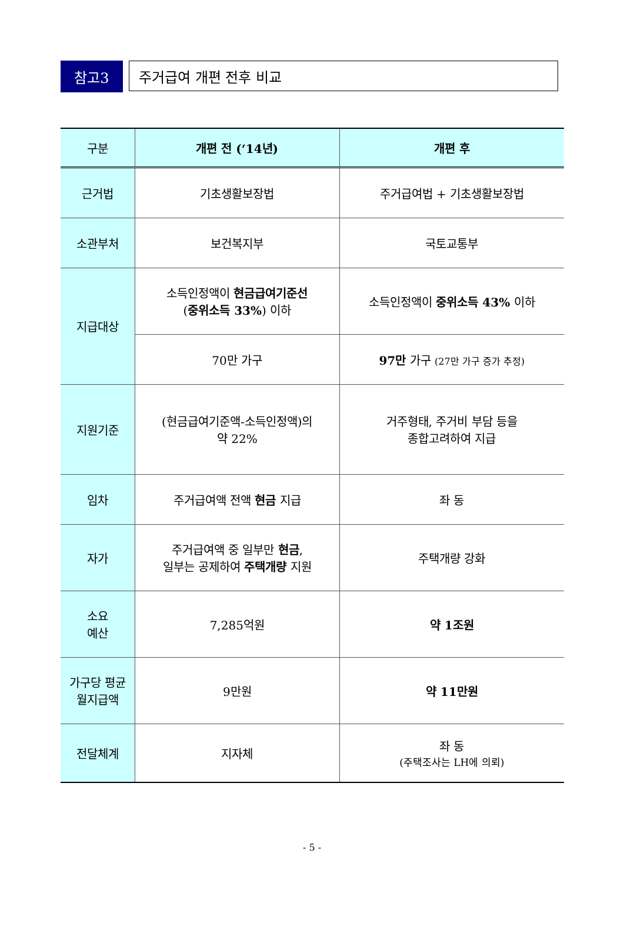참고3
주거급여 개편 전후 비교
| 구분 | 개편 전 (‘14년) | 개편 후 |
| --- | --- | --- |
| 근거법 | 기초생활보장법 | 주거급여법 + 기초생활보장법 |
| 소관부처 | 보건복지부 | 국토교통부 |
| 지급대상 | 소득인정액이 현금급여기준선 ( 중위소득 33% ) 이하 | 소득인정액이 중위소득 43% 이하 |
| | 70만 가구 | 97만 가구 (27만 가구 증가 추정) |
| 지원기준 | (현금급여기준액-소득인정액)의 약 22% | 거주형태, 주거비 부담 등을 종합고려하여 지급 |
| 임차 | 주거급여액 전액 현금 지급 | 좌 동 |
| 자가 | 주거급여액 중 일부만 현금 , 일부는 공제하여 주택개량 지원 | 주택개량 강화 |
| 소요 예산 | 7,285억원 | 약 1조원 |
| 가구당 평균 월지급액 | 9만원 | 약 11만원 |
| 전달체계 | 지자체 | 좌 동 (주택조사는 LH에 의뢰) |
- 5 -